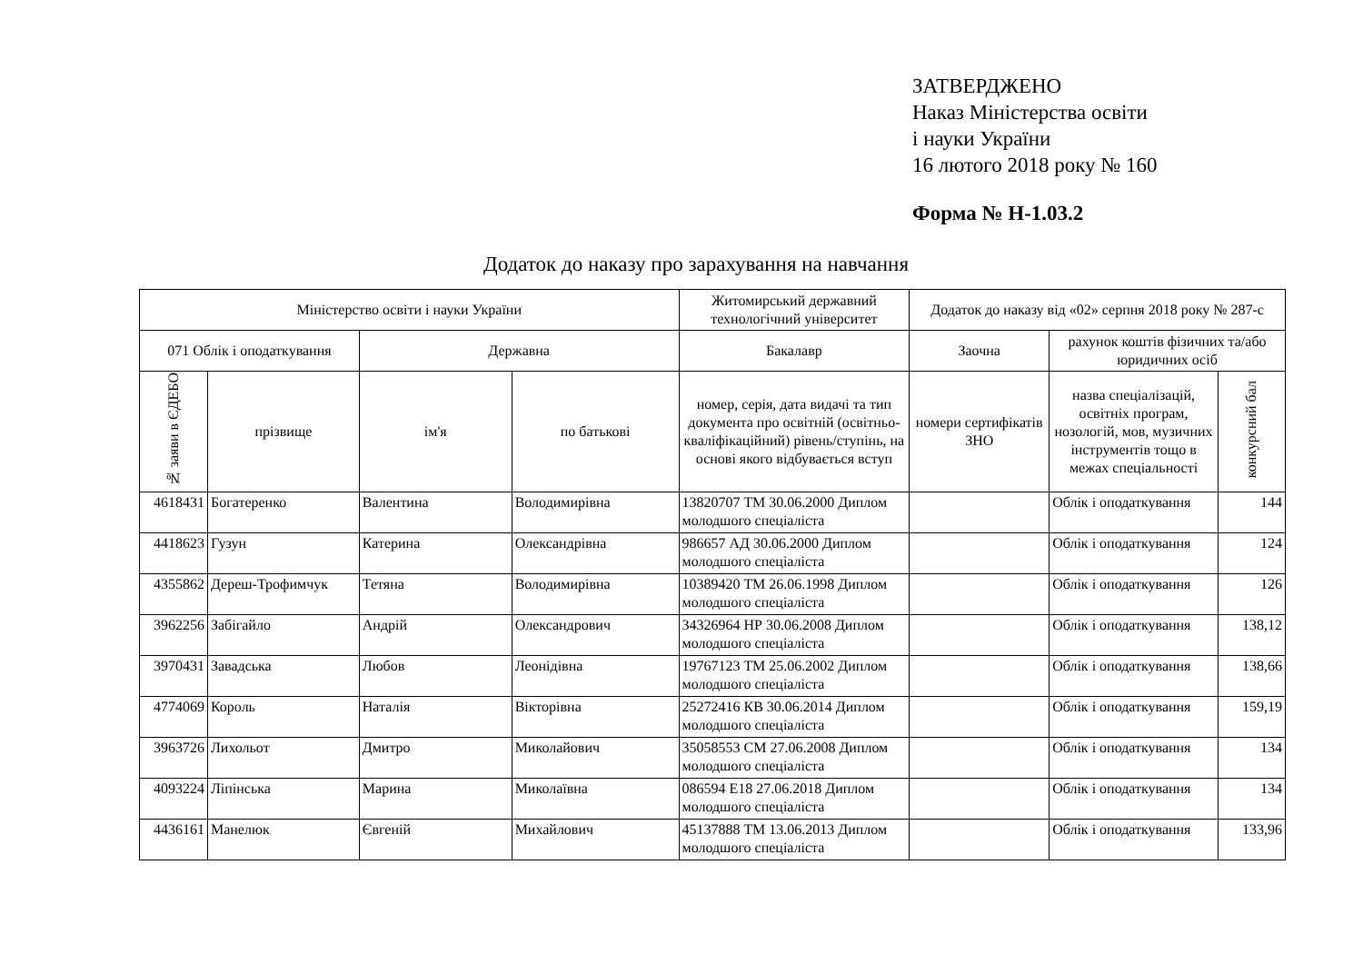ЗАТВЕРДЖЕНО
Наказ Міністерства освіти
і науки України
16 лютого 2018 року № 160
Форма № Н-1.03.2
Додаток до наказу про зарахування на навчання
| Міністерство освіти і науки України | | | | Житомирський державний технологічний університет | Додаток до наказу від «02» серпня 2018 року № 287-с | | |
| --- | --- | --- | --- | --- | --- | --- | --- |
| 071 Облік і оподаткування | | Державна | | Бакалавр | Заочна | рахунок коштів фізичних та/або юридичних осіб | |
| № заяви в ЄДЕБО | прізвище | ім'я | по батькові | номер, серія, дата видачі та тип документа про освітній (освітньо-кваліфікаційний) рівень/ступінь, на основі якого відбувається вступ | номери сертифікатів ЗНО | назва спеціалізацій, освітніх програм, нозологій, мов, музичних інструментів тощо в межах спеціальності | конкурсний бал |
| 4618431 | Богатеренко | Валентина | Володимирівна | 13820707 ТМ 30.06.2000 Диплом молодшого спеціаліста | | Облік і оподаткування | 144 |
| 4418623 | Гузун | Катерина | Олександрівна | 986657 АД 30.06.2000 Диплом молодшого спеціаліста | | Облік і оподаткування | 124 |
| 4355862 | Дереш-Трофимчук | Тетяна | Володимирівна | 10389420 ТМ 26.06.1998 Диплом молодшого спеціаліста | | Облік і оподаткування | 126 |
| 3962256 | Забігайло | Андрій | Олександрович | 34326964 НР 30.06.2008 Диплом молодшого спеціаліста | | Облік і оподаткування | 138,12 |
| 3970431 | Завадська | Любов | Леонідівна | 19767123 ТМ 25.06.2002 Диплом молодшого спеціаліста | | Облік і оподаткування | 138,66 |
| 4774069 | Король | Наталія | Вікторівна | 25272416 КВ 30.06.2014 Диплом молодшого спеціаліста | | Облік і оподаткування | 159,19 |
| 3963726 | Лихольот | Дмитро | Миколайович | 35058553 СМ 27.06.2008 Диплом молодшого спеціаліста | | Облік і оподаткування | 134 |
| 4093224 | Ліпінська | Марина | Миколаївна | 086594 Е18 27.06.2018 Диплом молодшого спеціаліста | | Облік і оподаткування | 134 |
| 4436161 | Манелюк | Євгеній | Михайлович | 45137888 ТМ 13.06.2013 Диплом молодшого спеціаліста | | Облік і оподаткування | 133,96 |